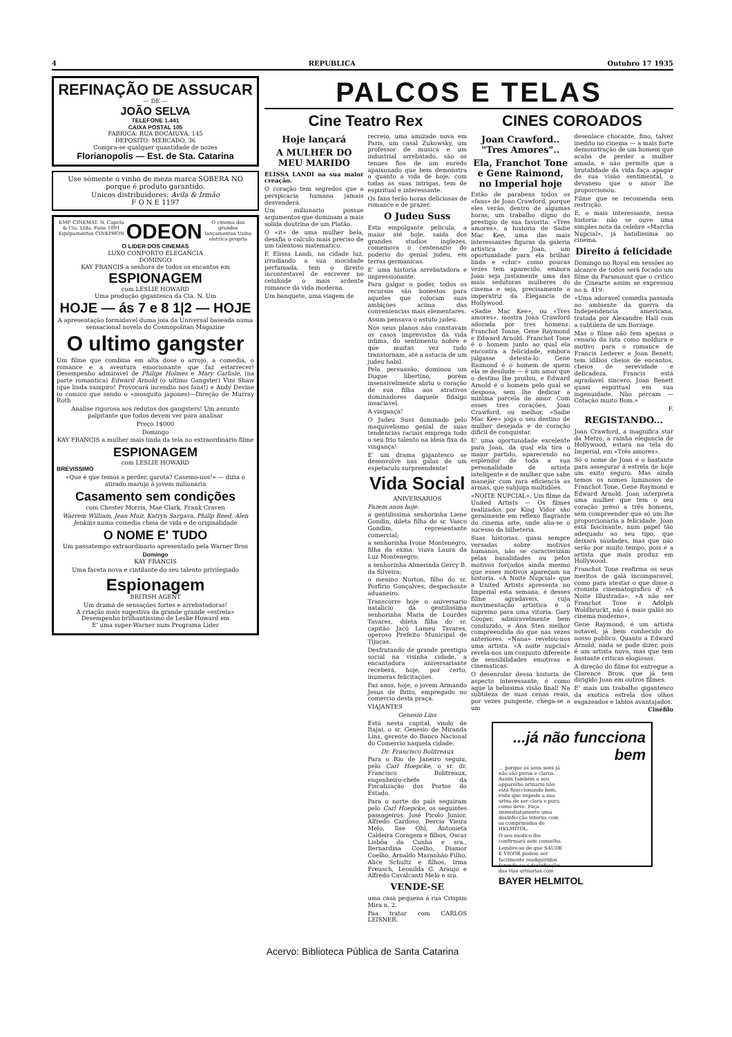4 REPUBLICA Outubro 17 1935
REFINAÇÃO DE ASSUCAR
— DE —
JOÃO SELVA
TELEFONE 1.441
CAIXA POSTAL 105
FABRICA: RUA BOCAIUVA, 145
DEPOSITO: MERCADO, 36
Compra-se qualquer quantidade de nozes
Florianopolis — Est. de Sta. Catarina
Use sómente o vinho de meza marca SOBERA NO porque é produto garantido.
Unicos distribuidores: Avila & Irmão
F O N E 1197
EMP. CINEMAT. N. Capela & Cia. Ltda. Fone 1091 Equipamentos CINEPHON ODEON O cinema dos grandes lançamentos Usina eletrica propria
O LIDER DOS CINEMAS
LUXO CONFORTO ELEGANCIA
DOMINGO
KAY FRANCIS a senhora de todos os encantos em
ESPIONAGEM
com LESLIE HOWARD
Uma produção gigantesca da Cia. N. Um
HOJE — ás 7 e 8 1|2 — HOJE
A apresentação formidavel duma joia da Universal baseada numa sensacional novela do Cosmopolitan Magazine
O ultimo gangster
Um filme que combina em alta dose o arrojo, a comedia, o romance e a aventura emocionante que faz estarrecer! Desempenho admiravel de Philips Holmes e Mary Carlisle, (na parte romantica) Edward Arnold (o ultimo Gangster) Vini Shaw (que linda vampiro! Provocará incendio nos fans!) e Andy Devine (o comico que sendo o «mosquito japones)—Direção de Murray Roth
Analise rigorosa aos redutos dos gangsters! Um assunto palpitante que todos devem ver para analisar
Preço 1$000
Domingo
KAY FRANCIS a mulher mais linda da tela no extraordinario filme
ESPIONAGEM
com LESLIE HOWARD
BREVISSIMO
«Que é que temos a perder, garota? Casemo-nos!» — dizia o atirado marujo á jovem milionaria
Casamento sem condições
com Chester Morris, Mae Clark, Frank Craven
Warrem William, Jean Muir, Katryn Sargava, Philip Reed, Alen Jenkins numa comedia cheia de vida e de originalidade
O NOME E' TUDO
Um passatempo extraordinario apresentado pela Warner Bros
Domingo
KAY FRANCIS
Uma faceta nova e cintilante do seu talento privilegiado
Espionagem
BRITISH AGENT
Um drama de sensações fortes e arrebatadoras!
A criação mais sugestiva da grande grande «estrela»
Desempenho brilhantissimo de Leslie Howard em
E' uma super-Warner num Programa Lider
PALCOS E TELAS
Cine Teatro Rex
Hoje lançará
A MULHER DO MEU MARIDO
ELISSA LANDI na sua maior creação.
O coração tem segredos que a perspicacia humana jamais desvenderá.
Um milionario possue argumentos que dominam a mais solida doutrina de um Platão.
O «it» de uma mulher bela, desafia o calculo mais preciso de um talentoso matematico.
E Elissa Landi, na cidade luz, irradiando a sua mocidade perfumada, tem o direito incontestavel de escrever no celuloide o mais ardente romance da vida moderna.
Um banquete, uma viagem de
recreio, uma amizade nova em Paris, um casal Zukowsky, um professor de musica e um industrial arrebatado, são os tenues fios de um enredo apaixonado que bem demonstra o quanto a vida de hoje, com todas as suas intrigas, tem de espiritual e interessante.
Os fans terão horas deliciosas de romance e de prazer.
O Judeu Suss
Esta empolgante pelicula, a maior até hoje, saida dos grandes studios inglezes, comemora o centenario do poderio do genial judeu, em terras germanicas.
E' uma historia arrebatadora e impressionante.
Para galgar o poder, todos os recursos são honestos para aqueles que colocam suas ambições acima das conveniencias mais elementares.
Assim pensava o astuto judeu.
Nos seus planos não constavam os casos imprevistos da vida intima, do sentimento nobre e que muitas vez tudo transtornam, até a astucia de um judeu habil.
Pela persuasão, dominou um Duque libertino, porém insensivelmente abriu o coração de sua filha aos atrativos dominadores daquele fidalgo insaciavel.
A vingança!
O Judeu Suss dominado pelo maquivelismo genial de suas tendencias raciais emprega todo o seu frio talento na ideia fixa da vingança!
E' um drama gigantesco se desenvolve nas galas de um espetaculo surpreendente!
Vida Social
ANIVERSARIOS
Fazem anos hoje:
a gentilissima senhorinha Liene Gondin, dileta filha do sr. Vasco Gondim, representante comercial;
a senhorinha Ivone Montenegro, filha da exma. viuva Laura da Luz Montenegro;
a senhorinha Almerinda Gercy B. da Silveira;
o menino Norton, filho do sr. Porfirio Gonçalves, despachante aduaneiro.
Transcorre hoje o aniversario natalicio da gentilissima senhorinha Maria de Lourdes Tavares, dileta filha do sr. capitão Jacó Lameu Tavares, operoso Prefeito Municipal de Tijucas.
Desfrutando de grande prestigio social na visinha cidade, a encantadora aniversariante receberá, hoje, por certo, inumeras felicitações.
Faz anos, hoje, o jovem Armando Jesus de Brito, empregado no comercio desta praça.
VIAJANTES
Genesio Lins
Está nesta capital, vindo de Itajaí, o sr. Genesio de Miranda Lins, gerente do Banco Nacional do Comercio naquela cidade.
Dr. Francisco Bolitreaux
Para o Rio de Janeiro seguiu, pelo Carl Hoepcke, o sr. dr. Francisco Bolitreaux, engenheiro-chefe da Fiscalização dos Portos do Estado.
Para o norte do país seguiram pelo Carl Hoepcke, os seguintes passageiros: José Picolo Junior, Alfredo Cardoso, Dercia Vieira Melo, Ilse Ohl, Antonieta Caldeira Coragem e filhos, Oscar Lisbôa da Cunha e sra., Bernardina Coelho, Diamor Coelho, Arnaldo Maranhão Filho, Alice Schultz e filhos, Irma Freusch, Leonilda G. Araujo e Alfredo Cavalcanti Melo e sra.
VENDE-SE
uma casa pequena á rua Crispim Mira n. 2.
Paa tratar com CARLOS LEISNER.
CINES COROADOS
Joan Crawford.. "Tres Amores"..
Ela, Franchot Tone e Gene Raimond, no Imperial hoje
Estão de parabens todos os «fans» de Joan Crawford, porque eles verão, dentro de algumas horas, um trabalho digno do prestigio de sua favorita: «Tres amores», a historia de Sadie Mac Kee, uma das mais interessantes figuras da galeria artistica de Joan, um oportunidade para ela brilhar linda e «chic» como poucas vezes tem aparecido, embora Joan seja justamente uma das mais sedutoras mulheres do cinema e seja, precisamente a imperatriz da Elegancia de Hollywood.
«Sadie Mac Kee», ou «Tres amores», mostra Joan Crawford adorada por tres homens: Franchot Tonne, Gene Raymond e Edward Arnold. Franchot Tone é o homem junto ao qual ela encontra a felicidade, embora julgasse detesta-lo: Gene Raimond é o homem de quem ela se desilude — é um amor que o destino lhe proibiu, e Edward Arnold é o homem pelo qual se desposa, sem lhe dedicar a minima parcela de amor. Com esses tres corações, Joan Crawford, ou melhor, «Sadie Mac Kee» joga o seu destino de mulher desejada e de coração dificil de conquistar.
E' uma oportunidade excelente para Joan, da qual ela tira o maior partido, aparecendo no esplendor de toda a sua personalidade de artista inteligente e de mulher que sabe manejar com rara eficiencia as armas, que subjuga multidões.
«NOITE NUPCIAL», Um filme da United Artists — Os filmes realizados por King Vidor são geralmente em reflexo flagrante do cinema arte, onde alia-se o sucesso da bilheteria.
Suas historias, quasi sempre versadas sobre motivos humanos, não se caracterizam pelas banalidades ou pelos motivos forçados ainda mesmo que esses motivos apareçam na historia. «A Noite Nupcial» que a United Artists apresenta no Imperial esta semana, é desses filme agradaveis, cuja movimentação artistica é o supremo para uma vitoria. Gary Cooper, admiravelmente bem conduzido, e Ana Sten melhor compreendida do que nas vezes anteriores. «Nana» revelou-nos uma artista. «A noite nupcial» revela-nos um conjunto diferente de sensibilidades emotivas e cinematicas.
O desenrolar dessa historia de aspecto interessante, é como aque la belissima visão final! Na subtileza de suas cenas reais, por vezes pungente, chega-se a um
desenlace chocante, fino, talvez inedito no cinema — a mais forte demonstração de um homem que acaba de perder a mulher amada, e não permite que a brutalidade da vida faça apagar de sua visão sentimental, o devaneio que o amor lhe proporcionou.
Filme que se recomenda sem restrição.
E, o mais interessante, nessa historia: não se ouve uma simples nota da celebre «Marcha Nupcial», já batidissima no cinema.
Direito á felicidade
Domingo no Royal em sessões ao alcance de todos será focado um filme da Paramount que o critico de Cinearte assim se expressou no n. 419:
«Uma adoravel comedia passada no ambiente da guerra da Independencia americana, tratada por Alexandre Hall com a subtileza de um Borzage.
Mas o filme não tem apenas o cenario da luta como moldura e motivo para o romance de Francis Lederer e Joan Benett; tem idilios cheios de encantos, cheios de serevidade e delicadeza. Francis está agradavel sincero, Joan Benett quasi espiritual em sua ingenuidade. Não percam — Cotação muito Bom.»
F.
REGISTANDO...
Joan Crawford, a magnifica star da Metro, a rainha elegancia de Hollywood, estará na téla do Imperial, em «Três amores».
Só o nome de Joan é o bastante para assegurar á estrela de hoje um exito seguro. Mas ainda temos os nomes luminosos de Franchot Tone, Gene Raymond e Edward Arnold. Joan interpreta uma mulher que tem o seu coração preso a três homens, sem compreender que só um lhe proporcionaria a felicidade. Joan está fascinante, num papel tão adequado ao seu tipo, que deixará saudades, mas que não serão por muito tempo, pois é a artista que mais produz em Hollywood.
Franchot Tone reafirma os seus meritos de galã incomparavel, como para atestar o que disse o cronista cinematografico d' «A Noite Illustrada»: «A não ser Franchot Tone e Adolph Woldbruckt, não á mais galãs no cinema moderno».
Gene Raymond, é um artista notavel, já bem conhecido do nosso publico. Quanto a Edward Arnold, nada se pode dizer, pois é um artista novo, mas que tem bastante criticas elogiosas.
A direção do filme foi entregue a Clarence Brow, que já tem dirigido Joan em outros filmes.
E' mais um trabalho gigantesco da exotica estrela dos olhos esgazeados e labios avantajados.
Cinéfilo
...já não funcciona bem
... porque os seus sons já não são puros e claros. Assim também o seu apparelho urinario não está funccionando bem, visto que impede a sua urina de ser clara e pura como deve. Faça immediatamente uma desinfecção interna com os comprimidos de HELMITOL.
O seu medico lhe confirmará este conselho.
Lembre-se de que SAUDE E VIGOR podem ser facilmente readquiridos fazendo-se a desinfecção das vias urinarias com
BAYER HELMITOL
Acervo: Biblioteca Pública de Santa Catarina